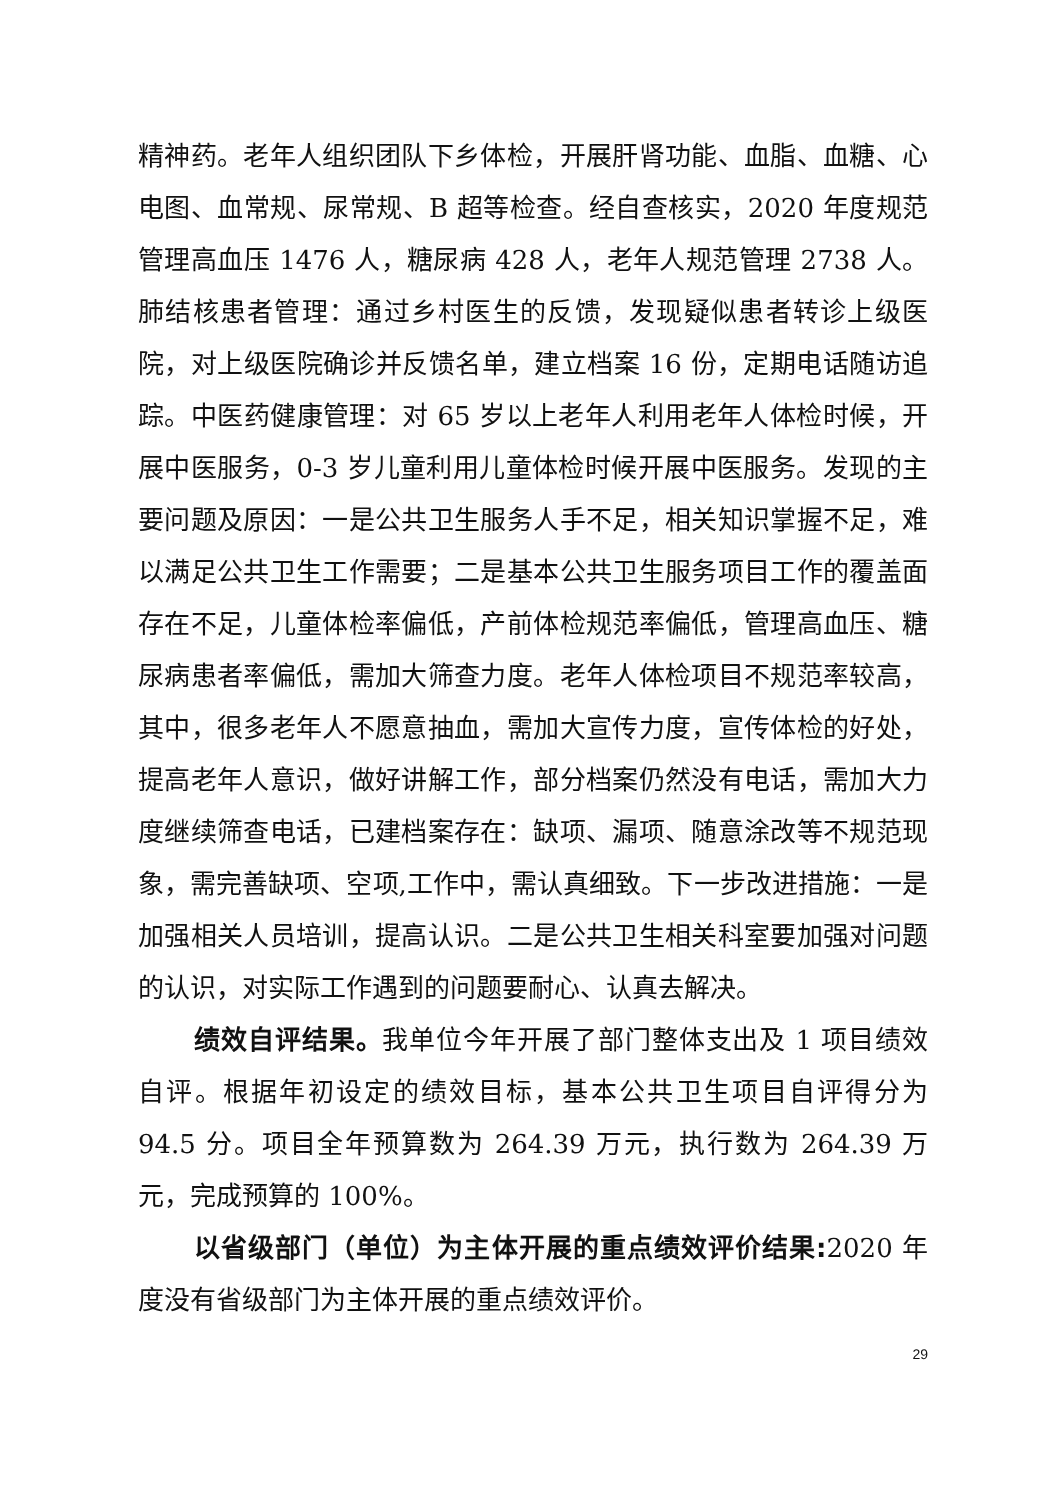精神药。老年人组织团队下乡体检，开展肝肾功能、血脂、血糖、心电图、血常规、尿常规、B 超等检查。经自查核实，2020 年度规范管理高血压 1476 人，糖尿病 428 人，老年人规范管理 2738 人。肺结核患者管理：通过乡村医生的反馈，发现疑似患者转诊上级医院，对上级医院确诊并反馈名单，建立档案 16 份，定期电话随访追踪。中医药健康管理：对 65 岁以上老年人利用老年人体检时候，开展中医服务，0-3 岁儿童利用儿童体检时候开展中医服务。发现的主要问题及原因：一是公共卫生服务人手不足，相关知识掌握不足，难以满足公共卫生工作需要；二是基本公共卫生服务项目工作的覆盖面存在不足，儿童体检率偏低，产前体检规范率偏低，管理高血压、糖尿病患者率偏低，需加大筛查力度。老年人体检项目不规范率较高，其中，很多老年人不愿意抽血，需加大宣传力度，宣传体检的好处，提高老年人意识，做好讲解工作，部分档案仍然没有电话，需加大力度继续筛查电话，已建档案存在：缺项、漏项、随意涂改等不规范现象，需完善缺项、空项,工作中，需认真细致。下一步改进措施：一是加强相关人员培训，提高认识。二是公共卫生相关科室要加强对问题的认识，对实际工作遇到的问题要耐心、认真去解决。
绩效自评结果。我单位今年开展了部门整体支出及 1 项目绩效自评。根据年初设定的绩效目标，基本公共卫生项目自评得分为 94.5 分。项目全年预算数为 264.39 万元，执行数为 264.39 万元，完成预算的 100%。
以省级部门（单位）为主体开展的重点绩效评价结果: 2020 年度没有省级部门为主体开展的重点绩效评价。
29